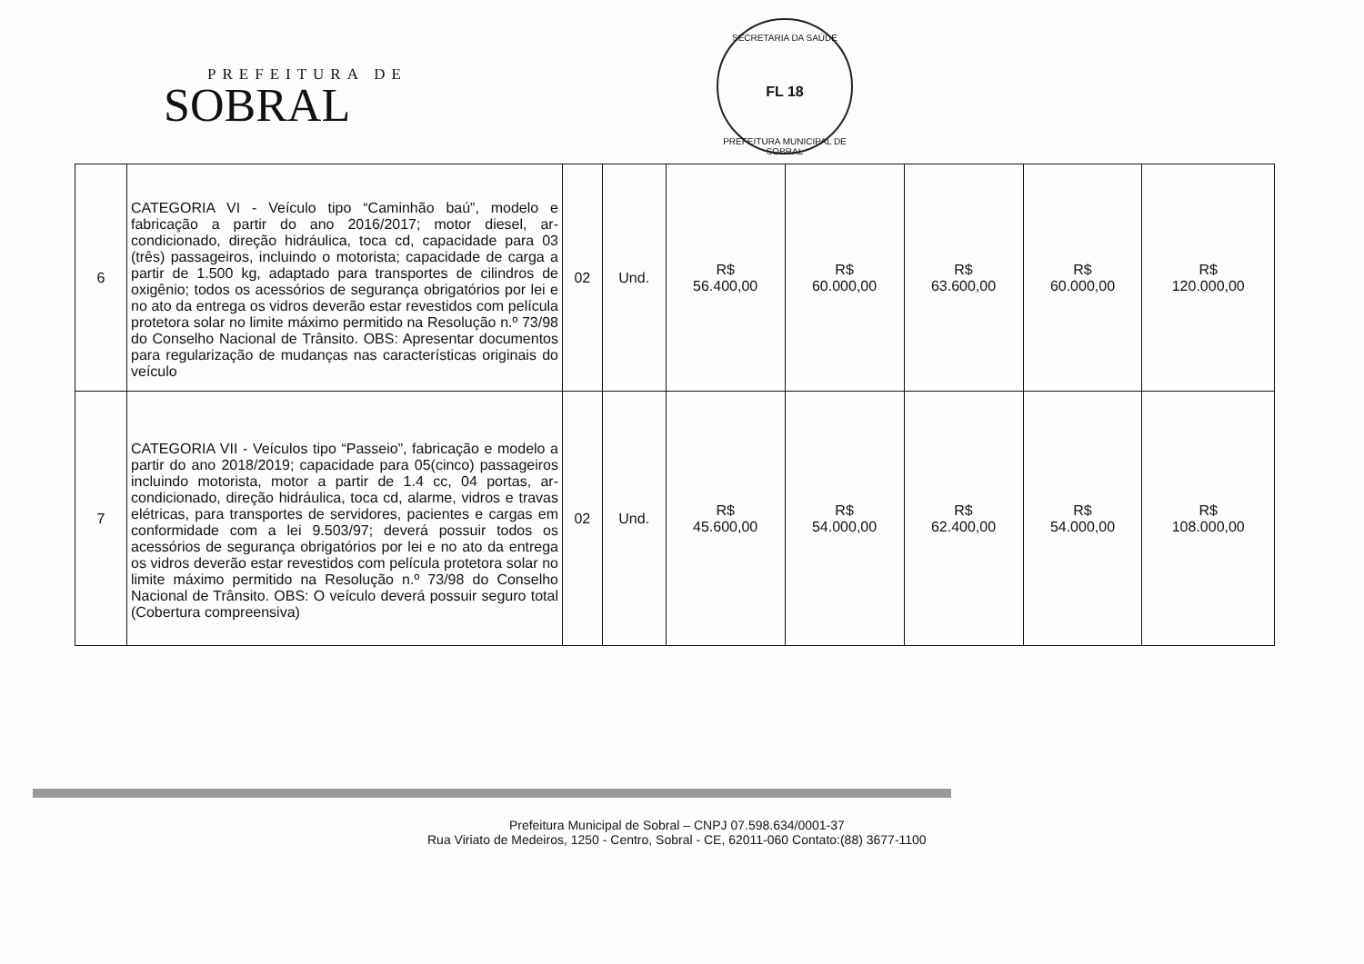PREFEITURA DE
SOBRAL
SECRETARIA DA SAÚDE
FL 18
PREFEITURA MUNICIPAL DE SOBRAL
| 6 | CATEGORIA VI - Veículo tipo “Caminhão baú”, modelo e fabricação a partir do ano 2016/2017; motor diesel, ar-condicionado, direção hidráulica, toca cd, capacidade para 03 (três) passageiros, incluindo o motorista; capacidade de carga a partir de 1.500 kg, adaptado para transportes de cilindros de oxigênio; todos os acessórios de segurança obrigatórios por lei e no ato da entrega os vidros deverão estar revestidos com película protetora solar no limite máximo permitido na Resolução n.º 73/98 do Conselho Nacional de Trânsito. OBS: Apresentar documentos para regularização de mudanças nas características originais do veículo | 02 | Und. | R$ 56.400,00 | R$ 60.000,00 | R$ 63.600,00 | R$ 60.000,00 | R$ 120.000,00 |
| 7 | CATEGORIA VII - Veículos tipo “Passeio”, fabricação e modelo a partir do ano 2018/2019; capacidade para 05(cinco) passageiros incluindo motorista, motor a partir de 1.4 cc, 04 portas, ar-condicionado, direção hidráulica, toca cd, alarme, vidros e travas elétricas, para transportes de servidores, pacientes e cargas em conformidade com a lei 9.503/97; deverá possuir todos os acessórios de segurança obrigatórios por lei e no ato da entrega os vidros deverão estar revestidos com película protetora solar no limite máximo permitido na Resolução n.º 73/98 do Conselho Nacional de Trânsito. OBS: O veículo deverá possuir seguro total (Cobertura compreensiva) | 02 | Und. | R$ 45.600,00 | R$ 54.000,00 | R$ 62.400,00 | R$ 54.000,00 | R$ 108.000,00 |
Prefeitura Municipal de Sobral – CNPJ 07.598.634/0001-37
Rua Viriato de Medeiros, 1250 - Centro, Sobral - CE, 62011-060 Contato:(88) 3677-1100